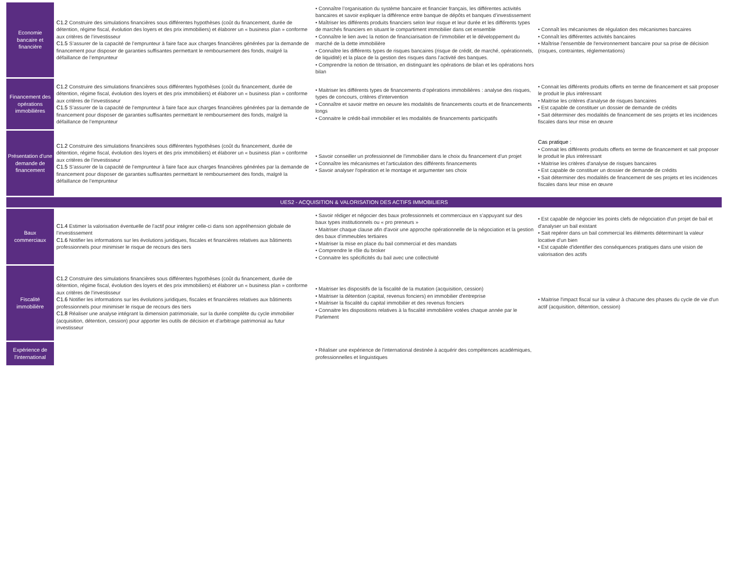| Economie bancaire et financière | C1.2 Construire des simulations financières sous différentes hypothèses (coût du financement, durée de détention, régime fiscal, évolution des loyers et des prix immobiliers) et élaborer un « business plan » conforme aux critères de l’investisseur C1.5 S’assurer de la capacité de l’emprunteur à faire face aux charges financières générées par la demande de financement pour disposer de garanties suffisantes permettant le remboursement des fonds, malgré la défaillance de l’emprunteur | • Connaître l’organisation du système bancaire et financier français, les différentes activités bancaires et savoir expliquer la différence entre banque de dépôts et banques d’investissement • Maîtriser les différents produits financiers selon leur risque et leur durée et les différents types de marchés financiers en situant le compartiment immobilier dans cet ensemble • Connaître le lien avec la notion de financiarisation de l’immobilier et le développement du marché de la dette immobilière • Connaître les différents types de risques bancaires (risque de crédit, de marché, opérationnels, de liquidité) et la place de la gestion des risques dans l’activité des banques. • Comprendre la notion de titrisation, en distinguant les opérations de bilan et les opérations hors bilan | • Connaît les mécanismes de régulation des mécanismes bancaires • Connaît les différentes activités bancaires • Maîtrise l'ensemble de l'environnement bancaire pour sa prise de décision (risques, contraintes, réglementations) |
| Financement des opérations immobilières | C1.2 Construire des simulations financières sous différentes hypothèses (coût du financement, durée de détention, régime fiscal, évolution des loyers et des prix immobiliers) et élaborer un « business plan » conforme aux critères de l’investisseur C1.5 S’assurer de la capacité de l’emprunteur à faire face aux charges financières générées par la demande de financement pour disposer de garanties suffisantes permettant le remboursement des fonds, malgré la défaillance de l’emprunteur | • Maitriser les différents types de financements d’opérations immobilières : analyse des risques, types de concours, critères d’intervention • Connaître et savoir mettre en oeuvre les modalités de financements courts et de financements longs • Connaitre le crédit-bail immobilier et les modalités de financements participatifs | • Connait les différents produits offerts en terme de financement et sait proposer le produit le plus intéressant • Maitrise les critères d'analyse de risques bancaires • Est capable de constituer un dossier de demande de crédits • Sait déterminer des modalités de financement de ses projets et les incidences fiscales dans leur mise en œuvre |
| Présentation d'une demande de financement | C1.2 Construire des simulations financières sous différentes hypothèses (coût du financement, durée de détention, régime fiscal, évolution des loyers et des prix immobiliers) et élaborer un « business plan » conforme aux critères de l’investisseur C1.5 S’assurer de la capacité de l’emprunteur à faire face aux charges financières générées par la demande de financement pour disposer de garanties suffisantes permettant le remboursement des fonds, malgré la défaillance de l’emprunteur | • Savoir conseiller un professionnel de l'immobilier dans le choix du financement d'un projet • Connaître les mécanismes et l'articulation des différents financements • Savoir analyser l'opération et le montage et argumenter ses choix | Cas pratique : • Connait les différents produits offerts en terme de financement et sait proposer le produit le plus intéressant • Maitrise les critères d'analyse de risques bancaires • Est capable de constituer un dossier de demande de crédits • Sait déterminer des modalités de financement de ses projets et les incidences fiscales dans leur mise en œuvre |
| UES2 - ACQUISITION & VALORISATION DES ACTIFS IMMOBILIERS | | | |
| Baux commerciaux | C1.4 Estimer la valorisation éventuelle de l’actif pour intégrer celle-ci dans son appréhension globale de l’investissement C1.6 Notifier les informations sur les évolutions juridiques, fiscales et financières relatives aux bâtiments professionnels pour minimiser le risque de recours des tiers | • Savoir rédiger et négocier des baux professionnels et commerciaux en s’appuyant sur des baux types institutionnels ou « pro preneurs » • Maitriser chaque clause afin d'avoir une approche opérationnelle de la négociation et la gestion des baux d’immeubles tertiaires • Maitriser la mise en place du bail commercial et des mandats • Comprendre le rôle du broker • Connaitre les spécificités du bail avec une collectivité | • Est capable de négocier les points clefs de négociation d'un projet de bail et d'analyser un bail existant • Sait repérer dans un bail commercial les éléments déterminant la valeur locative d’un bien • Est capable d'identifier des conséquences pratiques dans une vision de valorisation des actifs |
| Fiscalité immobilière | C1.2 Construire des simulations financières sous différentes hypothèses (coût du financement, durée de détention, régime fiscal, évolution des loyers et des prix immobiliers) et élaborer un « business plan » conforme aux critères de l’investisseur C1.6 Notifier les informations sur les évolutions juridiques, fiscales et financières relatives aux bâtiments professionnels pour minimiser le risque de recours des tiers C1.8 Réaliser une analyse intégrant la dimension patrimoniale, sur la durée complète du cycle immobilier (acquisition, détention, cession) pour apporter les outils de décision et d’arbitrage patrimonial au futur investisseur | • Maitriser les dispositifs de la fiscalité de la mutation (acquisition, cession) • Maitriser la détention (capital, revenus fonciers) en immobilier d'entreprise • Maitriser la fiscalité du capital immobilier et des revenus fonciers • Connaitre les dispositions relatives à la fiscalité immobilière votées chaque année par le Parlement | • Maitrise l'impact fiscal sur la valeur à chacune des phases du cycle de vie d'un actif (acquisition, détention, cession) |
| Expérience de l'international | | • Réaliser une expérience de l'international destinée à acquérir des compétences académiques, professionnelles et linguistiques | |